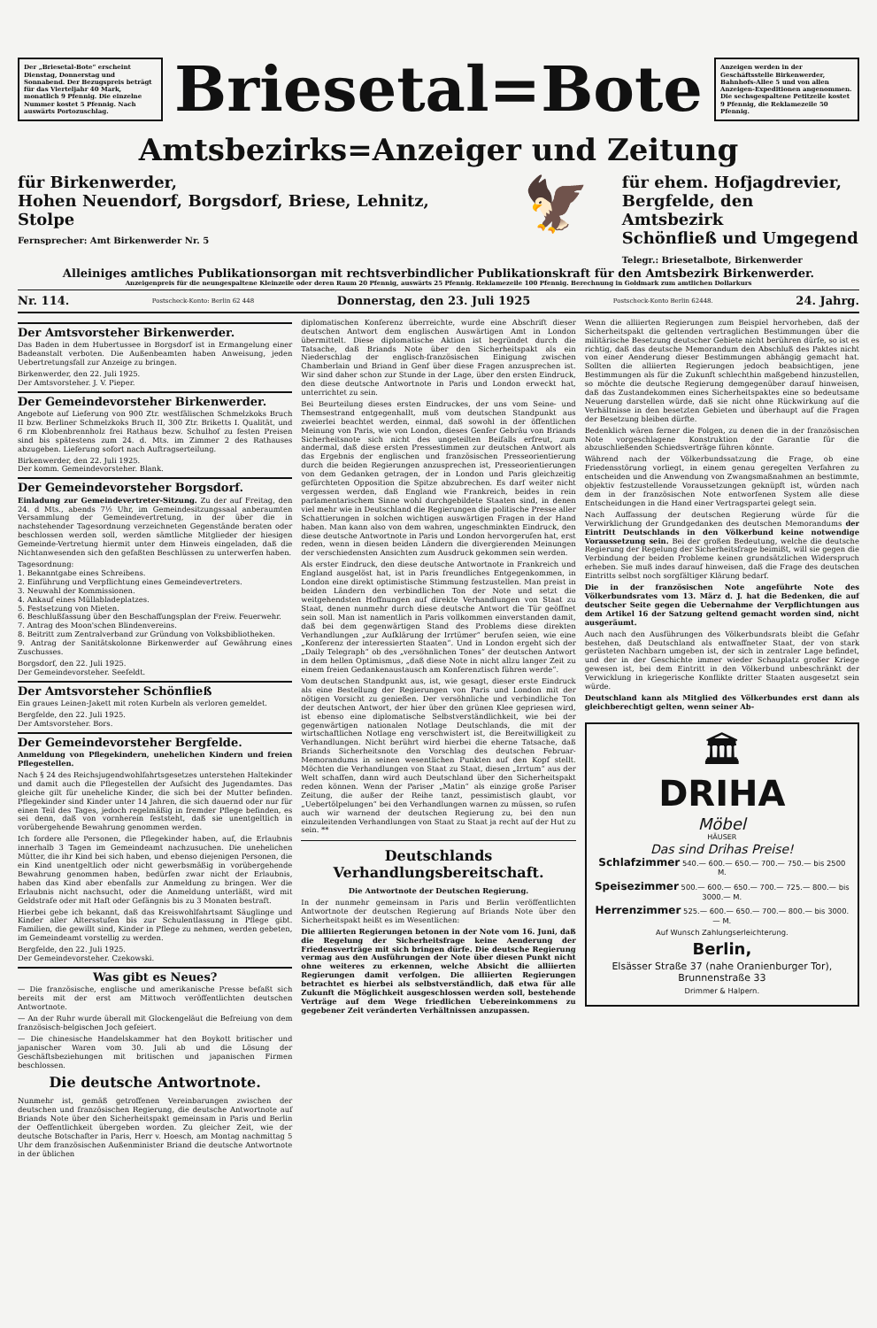Der „Briesetal-Bote“ erscheint Dienstag, Donnerstag und Sonnabend. Der Bezugspreis beträgt für das Vierteljahr 40 Mark, monatlich 9 Pfennig. Die einzelne Nummer kostet 5 Pfennig. Nach auswärts Portozuschlag.
Briesetal=Bote
Anzeigen werden in der Geschäftsstelle Birkenwerder, Bahnhofs-Allee 5 und von allen Anzeigen-Expeditionen angenommen. Die sechsgespaltene Petitzeile kostet 9 Pfennig, die Reklamezeile 50 Pfennig.
Amtsbezirks=Anzeiger und Zeitung
für Birkenwerder,
Hohen Neuendorf, Borgsdorf, Briese, Lehnitz, Stolpe
Fernsprecher: Amt Birkenwerder Nr. 5
🦅
für ehem. Hofjagdrevier,
Bergfelde, den Amtsbezirk
Schönfließ und Umgegend
Telegr.: Briesetalbote, Birkenwerder
Alleiniges amtliches Publikationsorgan mit rechtsverbindlicher Publikationskraft für den Amtsbezirk Birkenwerder.
Anzeigenpreis für die neungespaltene Kleinzeile oder deren Raum 20 Pfennig, auswärts 25 Pfennig. Reklamezeile 100 Pfennig. Berechnung in Goldmark zum amtlichen Dollarkurs
Nr. 114. Postscheck-Konto: Berlin 62 448 Donnerstag, den 23. Juli 1925 Postscheck-Konto Berlin 62448. 24. Jahrg.
Der Amtsvorsteher Birkenwerder.
Das Baden in dem Hubertussee in Borgsdorf ist in Ermangelung einer Badeanstalt verboten. Die Außenbeamten haben Anweisung, jeden Uebertretungsfall zur Anzeige zu bringen.
Birkenwerder, den 22. Juli 1925.
Der Amtsvorsteher. J. V. Pieper.
Der Gemeindevorsteher Birkenwerder.
Angebote auf Lieferung von 900 Ztr. westfälischen Schmelzkoks Bruch II bzw. Berliner Schmelzkoks Bruch II, 300 Ztr. Briketts I. Qualität, und 6 rm Klobenbrennholz frei Rathaus bezw. Schulhof zu festen Preisen sind bis spätestens zum 24. d. Mts. im Zimmer 2 des Rathauses abzugeben. Lieferung sofort nach Auftragserteilung.
Birkenwerder, den 22. Juli 1925.
Der komm. Gemeindevorsteher. Blank.
Der Gemeindevorsteher Borgsdorf.
Einladung zur Gemeindevertreter-Sitzung. Zu der auf Freitag, den 24. d Mts., abends 7½ Uhr, im Gemeindesitzungssaal anberaumten Versammlung der Gemeindevertretung, in der über die in nachstehender Tagesordnung verzeichneten Gegenstände beraten oder beschlossen werden soll, werden sämtliche Mitglieder der hiesigen Gemeinde-Vertretung hiermit unter dem Hinweis eingeladen, daß die Nichtanwesenden sich den gefaßten Beschlüssen zu unterwerfen haben.
Tagesordnung:
1. Bekanntgabe eines Schreibens.
2. Einführung und Verpflichtung eines Gemeindevertreters.
3. Neuwahl der Kommissionen.
4. Ankauf eines Müllabladeplatzes.
5. Festsetzung von Mieten.
6. Beschlußfassung über den Beschaffungsplan der Freiw. Feuerwehr.
7. Antrag des Moon'schen Blindenvereins.
8. Beitritt zum Zentralverband zur Gründung von Volksbibliotheken.
9. Antrag der Sanitätskolonne Birkenwerder auf Gewährung eines Zuschusses.
Borgsdorf, den 22. Juli 1925.
Der Gemeindevorsteher. Seefeldt.
Der Amtsvorsteher Schönfließ
Ein graues Leinen-Jakett mit roten Kurbeln als verloren gemeldet.
Bergfelde, den 22. Juli 1925.
Der Amtsvorsteher. Bors.
Der Gemeindevorsteher Bergfelde.
Anmeldung von Pflegekindern, unehelichen Kindern und freien Pflegestellen.
Nach § 24 des Reichsjugendwohlfahrtsgesetzes unterstehen Haltekinder und damit auch die Pflegestellen der Aufsicht des Jugendamtes. Das gleiche gilt für uneheliche Kinder, die sich bei der Mutter befinden. Pflegekinder sind Kinder unter 14 Jahren, die sich dauernd oder nur für einen Teil des Tages, jedoch regelmäßig in fremder Pflege befinden, es sei denn, daß von vornherein feststeht, daß sie unentgeltlich in vorübergehende Bewahrung genommen werden.
Ich fordere alle Personen, die Pflegekinder haben, auf, die Erlaubnis innerhalb 3 Tagen im Gemeindeamt nachzusuchen. Die unehelichen Mütter, die ihr Kind bei sich haben, und ebenso diejenigen Personen, die ein Kind unentgeltlich oder nicht gewerbsmäßig in vorübergehende Bewahrung genommen haben, bedürfen zwar nicht der Erlaubnis, haben das Kind aber ebenfalls zur Anmeldung zu bringen. Wer die Erlaubnis nicht nachsucht, oder die Anmeldung unterläßt, wird mit Geldstrafe oder mit Haft oder Gefängnis bis zu 3 Monaten bestraft.
Hierbei gebe ich bekannt, daß das Kreiswohlfahrtsamt Säuglinge und Kinder aller Altersstufen bis zur Schulentlassung in Pflege gibt. Familien, die gewillt sind, Kinder in Pflege zu nehmen, werden gebeten, im Gemeindeamt vorstellig zu werden.
Bergfelde, den 22. Juli 1925.
Der Gemeindevorsteher. Czekowski.
Was gibt es Neues?
— Die französische, englische und amerikanische Presse befaßt sich bereits mit der erst am Mittwoch veröffentlichten deutschen Antwortnote.
— An der Ruhr wurde überall mit Glockengeläut die Befreiung von dem französisch-belgischen Joch gefeiert.
— Die chinesische Handelskammer hat den Boykott britischer und japanischer Waren vom 30. Juli ab und die Lösung der Geschäftsbeziehungen mit britischen und japanischen Firmen beschlossen.
Die deutsche Antwortnote.
Nunmehr ist, gemäß getroffenen Vereinbarungen zwischen der deutschen und französischen Regierung, die deutsche Antwortnote auf Briands Note über den Sicherheitspakt gemeinsam in Paris und Berlin der Oeffentlichkeit übergeben worden. Zu gleicher Zeit, wie der deutsche Botschafter in Paris, Herr v. Hoesch, am Montag nachmittag 5 Uhr dem französischen Außenminister Briand die deutsche Antwortnote in der üblichen
diplomatischen Konferenz überreichte, wurde eine Abschrift dieser deutschen Antwort dem englischen Auswärtigen Amt in London übermittelt. Diese diplomatische Aktion ist begründet durch die Tatsache, daß Briands Note über den Sicherheitspakt als ein Niederschlag der englisch-französischen Einigung zwischen Chamberlain und Briand in Genf über diese Fragen anzusprechen ist. Wir sind daher schon zur Stunde in der Lage, über den ersten Eindruck, den diese deutsche Antwortnote in Paris und London erweckt hat, unterrichtet zu sein.
Bei Beurteilung dieses ersten Eindruckes, der uns vom Seine- und Themsestrand entgegenhallt, muß vom deutschen Standpunkt aus zweierlei beachtet werden, einmal, daß sowohl in der öffentlichen Meinung von Paris, wie von London, dieses Genfer Gebräu von Briands Sicherheitsnote sich nicht des ungeteilten Beifalls erfreut, zum andermal, daß diese ersten Pressestimmen zur deutschen Antwort als das Ergebnis der englischen und französischen Presseorientierung durch die beiden Regierungen anzusprechen ist, Presseorientierungen von dem Gedanken getragen, der in London und Paris gleichzeitig gefürchteten Opposition die Spitze abzubrechen. Es darf weiter nicht vergessen werden, daß England wie Frankreich, beides in rein parlamentarischem Sinne wohl durchgebildete Staaten sind, in denen viel mehr wie in Deutschland die Regierungen die politische Presse aller Schattierungen in solchen wichtigen auswärtigen Fragen in der Hand haben. Man kann also von dem wahren, ungeschminkten Eindruck, den diese deutsche Antwortnote in Paris und London hervorgerufen hat, erst reden, wenn in diesen beiden Ländern die divergierenden Meinungen der verschiedensten Ansichten zum Ausdruck gekommen sein werden.
Als erster Eindruck, den diese deutsche Antwortnote in Frankreich und England ausgelöst hat, ist in Paris freundliches Entgegenkommen, in London eine direkt optimistische Stimmung festzustellen. Man preist in beiden Ländern den verbindlichen Ton der Note und setzt die weitgehendsten Hoffnungen auf direkte Verhandlungen von Staat zu Staat, denen nunmehr durch diese deutsche Antwort die Tür geöffnet sein soll. Man ist namentlich in Paris vollkommen einverstanden damit, daß bei dem gegenwärtigen Stand des Problems diese direkten Verhandlungen „zur Aufklärung der Irrtümer“ berufen seien, wie eine „Konferenz der interessierten Staaten“. Und in London ergeht sich der „Daily Telegraph“ ob des „versöhnlichen Tones“ der deutschen Antwort in dem hellen Optimismus, „daß diese Note in nicht allzu langer Zeit zu einem freien Gedankenaustausch am Konferenztisch führen werde“.
Vom deutschen Standpunkt aus, ist, wie gesagt, dieser erste Eindruck als eine Bestellung der Regierungen von Paris und London mit der nötigen Vorsicht zu genießen. Der versöhnliche und verbindliche Ton der deutschen Antwort, der hier über den grünen Klee gepriesen wird, ist ebenso eine diplomatische Selbstverständlichkeit, wie bei der gegenwärtigen nationalen Notlage Deutschlands, die mit der wirtschaftlichen Notlage eng verschwistert ist, die Bereitwilligkeit zu Verhandlungen. Nicht berührt wird hierbei die eherne Tatsache, daß Briands Sicherheitsnote den Vorschlag des deutschen Februar-Memorandums in seinen wesentlichen Punkten auf den Kopf stellt. Möchten die Verhandlungen von Staat zu Staat, diesen „Irrtum“ aus der Welt schaffen, dann wird auch Deutschland über den Sicherheitspakt reden können. Wenn der Pariser „Matin“ als einzige große Pariser Zeitung, die außer der Reihe tanzt, pessimistisch glaubt, vor „Uebertölpelungen“ bei den Verhandlungen warnen zu müssen, so rufen auch wir warnend der deutschen Regierung zu, bei den nun einzuleitenden Verhandlungen von Staat zu Staat ja recht auf der Hut zu sein. **
Deutschlands Verhandlungsbereitschaft.
Die Antwortnote der Deutschen Regierung.
In der nunmehr gemeinsam in Paris und Berlin veröffentlichten Antwortnote der deutschen Regierung auf Briands Note über den Sicherheitspakt heißt es im Wesentlichen:
Die alliierten Regierungen betonen in der Note vom 16. Juni, daß die Regelung der Sicherheitsfrage keine Aenderung der Friedensverträge mit sich bringen dürfe. Die deutsche Regierung vermag aus den Ausführungen der Note über diesen Punkt nicht ohne weiteres zu erkennen, welche Absicht die alliierten Regierungen damit verfolgen. Die alliierten Regierungen betrachtet es hierbei als selbstverständlich, daß etwa für alle Zukunft die Möglichkeit ausgeschlossen werden soll, bestehende Verträge auf dem Wege friedlichen Uebereinkommens zu gegebener Zeit veränderten Verhältnissen anzupassen.
Wenn die alliierten Regierungen zum Beispiel hervorheben, daß der Sicherheitspakt die geltenden vertraglichen Bestimmungen über die militärische Besetzung deutscher Gebiete nicht berühren dürfe, so ist es richtig, daß das deutsche Memorandum den Abschluß des Paktes nicht von einer Aenderung dieser Bestimmungen abhängig gemacht hat. Sollten die alliierten Regierungen jedoch beabsichtigen, jene Bestimmungen als für die Zukunft schlechthin maßgebend hinzustellen, so möchte die deutsche Regierung demgegenüber darauf hinweisen, daß das Zustandekommen eines Sicherheitspaktes eine so bedeutsame Neuerung darstellen würde, daß sie nicht ohne Rückwirkung auf die Verhältnisse in den besetzten Gebieten und überhaupt auf die Fragen der Besetzung bleiben dürfte.
Bedenklich wären ferner die Folgen, zu denen die in der französischen Note vorgeschlagene Konstruktion der Garantie für die abzuschließenden Schiedsverträge führen könnte.
Während nach der Völkerbundssatzung die Frage, ob eine Friedensstörung vorliegt, in einem genau geregelten Verfahren zu entscheiden und die Anwendung von Zwangsmaßnahmen an bestimmte, objektiv festzustellende Voraussetzungen geknüpft ist, würden nach dem in der französischen Note entworfenen System alle diese Entscheidungen in die Hand einer Vertragspartei gelegt sein.
Nach Auffassung der deutschen Regierung würde für die Verwirklichung der Grundgedanken des deutschen Memorandums der Eintritt Deutschlands in den Völkerbund keine notwendige Voraussetzung sein. Bei der großen Bedeutung, welche die deutsche Regierung der Regelung der Sicherheitsfrage beimißt, will sie gegen die Verbindung der beiden Probleme keinen grundsätzlichen Widerspruch erheben. Sie muß indes darauf hinweisen, daß die Frage des deutschen Eintritts selbst noch sorgfältiger Klärung bedarf.
Die in der französischen Note angeführte Note des Völkerbundsrates vom 13. März d. J. hat die Bedenken, die auf deutscher Seite gegen die Uebernahme der Verpflichtungen aus dem Artikel 16 der Satzung geltend gemacht worden sind, nicht ausgeräumt.
Auch nach den Ausführungen des Völkerbundsrats bleibt die Gefahr bestehen, daß Deutschland als entwaffneter Staat, der von stark gerüsteten Nachbarn umgeben ist, der sich in zentraler Lage befindet, und der in der Geschichte immer wieder Schauplatz großer Kriege gewesen ist, bei dem Eintritt in den Völkerbund unbeschränkt der Verwicklung in kriegerische Konflikte dritter Staaten ausgesetzt sein würde.
Deutschland kann als Mitglied des Völkerbundes erst dann als gleichberechtigt gelten, wenn seiner Ab-
🏛
DRIHA
Möbel
HÄUSER
Das sind Drihas Preise!
Schlafzimmer 540.— 600.— 650.— 700.— 750.— bis 2500 M.
Speisezimmer 500.— 600.— 650.— 700.— 725.— 800.— bis 3000.— M.
Herrenzimmer 525.— 600.— 650.— 700.— 800.— bis 3000.— M.
Auf Wunsch Zahlungserleichterung.
Berlin,
Elsässer Straße 37 (nahe Oranienburger Tor),
Brunnenstraße 33
Drimmer & Halpern.